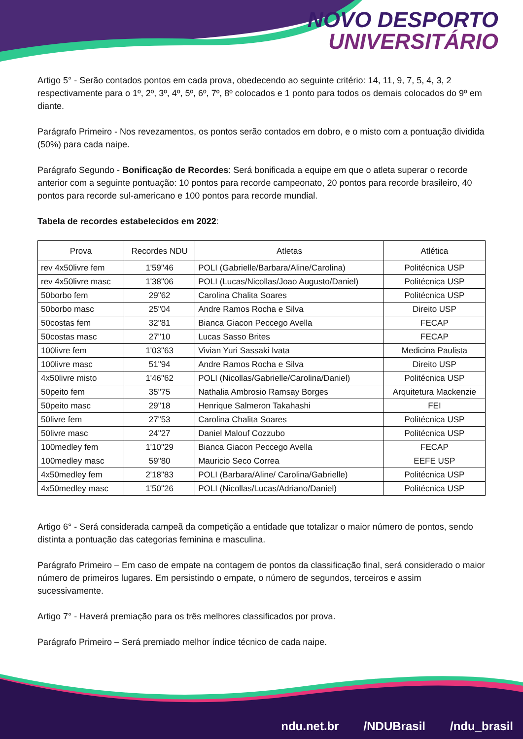NOVO DESPORTO
UNIVERSITÁRIO
Artigo 5° - Serão contados pontos em cada prova, obedecendo ao seguinte critério: 14, 11, 9, 7, 5, 4, 3, 2 respectivamente para o 1º, 2º, 3º, 4º, 5º, 6º, 7º, 8º colocados e 1 ponto para todos os demais colocados do 9º em diante.
Parágrafo Primeiro - Nos revezamentos, os pontos serão contados em dobro, e o misto com a pontuação dividida (50%) para cada naipe.
Parágrafo Segundo - Bonificação de Recordes: Será bonificada a equipe em que o atleta superar o recorde anterior com a seguinte pontuação: 10 pontos para recorde campeonato, 20 pontos para recorde brasileiro, 40 pontos para recorde sul-americano e 100 pontos para recorde mundial.
Tabela de recordes estabelecidos em 2022:
| Prova | Recordes NDU | Atletas | Atlética |
| --- | --- | --- | --- |
| rev 4x50livre fem | 1'59"46 | POLI (Gabrielle/Barbara/Aline/Carolina) | Politécnica USP |
| rev 4x50livre masc | 1'38"06 | POLI (Lucas/Nicollas/Joao Augusto/Daniel) | Politécnica USP |
| 50borbo fem | 29"62 | Carolina Chalita Soares | Politécnica USP |
| 50borbo masc | 25"04 | Andre Ramos Rocha e Silva | Direito USP |
| 50costas fem | 32"81 | Bianca Giacon Peccego Avella | FECAP |
| 50costas masc | 27"10 | Lucas Sasso Brites | FECAP |
| 100livre fem | 1'03"63 | Vivian Yuri Sassaki Ivata | Medicina Paulista |
| 100livre masc | 51"94 | Andre Ramos Rocha e Silva | Direito USP |
| 4x50livre misto | 1'46"62 | POLI (Nicollas/Gabrielle/Carolina/Daniel) | Politécnica USP |
| 50peito fem | 35"75 | Nathalia Ambrosio Ramsay Borges | Arquitetura Mackenzie |
| 50peito masc | 29"18 | Henrique Salmeron Takahashi | FEI |
| 50livre fem | 27"53 | Carolina Chalita Soares | Politécnica USP |
| 50livre masc | 24"27 | Daniel Malouf Cozzubo | Politécnica USP |
| 100medley fem | 1'10"29 | Bianca Giacon Peccego Avella | FECAP |
| 100medley masc | 59"80 | Mauricio Seco Correa | EEFE USP |
| 4x50medley fem | 2'18"83 | POLI (Barbara/Aline/ Carolina/Gabrielle) | Politécnica USP |
| 4x50medley masc | 1'50"26 | POLI (Nicollas/Lucas/Adriano/Daniel) | Politécnica USP |
Artigo 6° - Será considerada campeã da competição a entidade que totalizar o maior número de pontos, sendo distinta a pontuação das categorias feminina e masculina.
Parágrafo Primeiro – Em caso de empate na contagem de pontos da classificação final, será considerado o maior número de primeiros lugares. Em persistindo o empate, o número de segundos, terceiros e assim sucessivamente.
Artigo 7° - Haverá premiação para os três melhores classificados por prova.
Parágrafo Primeiro – Será premiado melhor índice técnico de cada naipe.
ndu.net.br /NDUBrasil /ndu_brasil